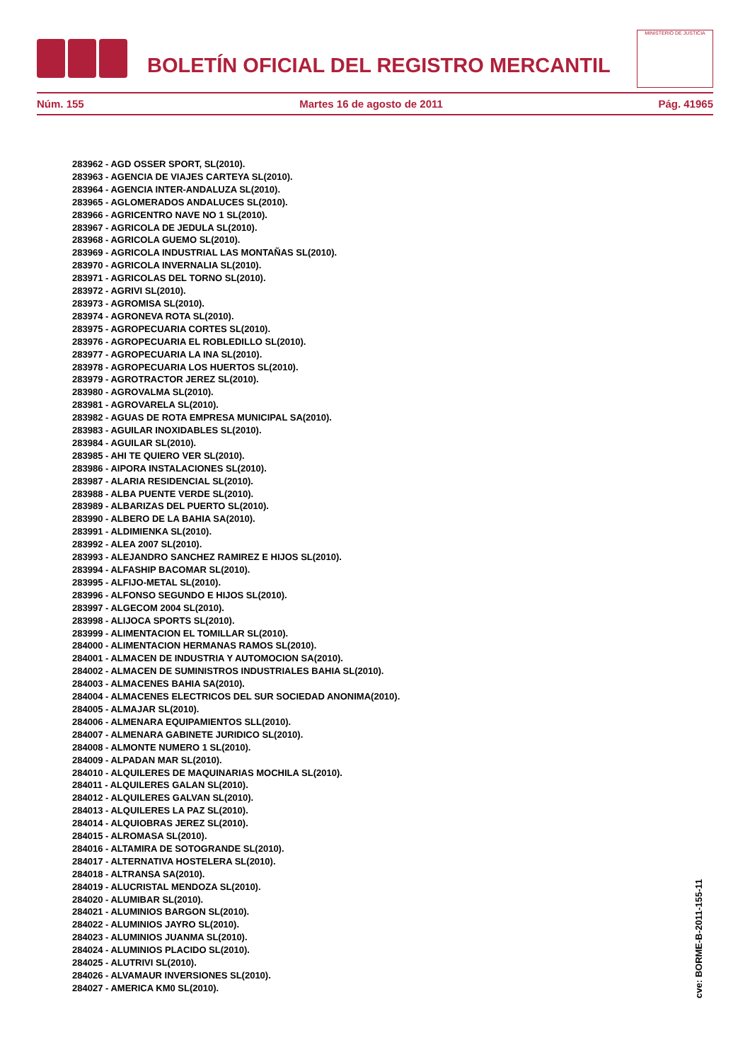BOLETÍN OFICIAL DEL REGISTRO MERCANTIL
MINISTERIO DE JUSTICIA
Núm. 155 Martes 16 de agosto de 2011 Pág. 41965
283962 - AGD OSSER SPORT, SL(2010).
283963 - AGENCIA DE VIAJES CARTEYA SL(2010).
283964 - AGENCIA INTER-ANDALUZA SL(2010).
283965 - AGLOMERADOS ANDALUCES SL(2010).
283966 - AGRICENTRO NAVE NO 1 SL(2010).
283967 - AGRICOLA DE JEDULA SL(2010).
283968 - AGRICOLA GUEMO SL(2010).
283969 - AGRICOLA INDUSTRIAL LAS MONTAÑAS SL(2010).
283970 - AGRICOLA INVERNALIA SL(2010).
283971 - AGRICOLAS DEL TORNO SL(2010).
283972 - AGRIVI SL(2010).
283973 - AGROMISA SL(2010).
283974 - AGRONEVA ROTA SL(2010).
283975 - AGROPECUARIA CORTES SL(2010).
283976 - AGROPECUARIA EL ROBLEDILLO SL(2010).
283977 - AGROPECUARIA LA INA SL(2010).
283978 - AGROPECUARIA LOS HUERTOS SL(2010).
283979 - AGROTRACTOR JEREZ SL(2010).
283980 - AGROVALMA SL(2010).
283981 - AGROVARELA SL(2010).
283982 - AGUAS DE ROTA EMPRESA MUNICIPAL SA(2010).
283983 - AGUILAR INOXIDABLES SL(2010).
283984 - AGUILAR SL(2010).
283985 - AHI TE QUIERO VER SL(2010).
283986 - AIPORA INSTALACIONES SL(2010).
283987 - ALARIA RESIDENCIAL SL(2010).
283988 - ALBA PUENTE VERDE SL(2010).
283989 - ALBARIZAS DEL PUERTO SL(2010).
283990 - ALBERO DE LA BAHIA SA(2010).
283991 - ALDIMIENKA SL(2010).
283992 - ALEA 2007 SL(2010).
283993 - ALEJANDRO SANCHEZ RAMIREZ E HIJOS SL(2010).
283994 - ALFASHIP BACOMAR SL(2010).
283995 - ALFIJO-METAL SL(2010).
283996 - ALFONSO SEGUNDO E HIJOS SL(2010).
283997 - ALGECOM 2004 SL(2010).
283998 - ALIJOCA SPORTS SL(2010).
283999 - ALIMENTACION EL TOMILLAR SL(2010).
284000 - ALIMENTACION HERMANAS RAMOS SL(2010).
284001 - ALMACEN DE INDUSTRIA Y AUTOMOCION SA(2010).
284002 - ALMACEN DE SUMINISTROS INDUSTRIALES BAHIA SL(2010).
284003 - ALMACENES BAHIA SA(2010).
284004 - ALMACENES ELECTRICOS DEL SUR SOCIEDAD ANONIMA(2010).
284005 - ALMAJAR SL(2010).
284006 - ALMENARA EQUIPAMIENTOS SLL(2010).
284007 - ALMENARA GABINETE JURIDICO SL(2010).
284008 - ALMONTE NUMERO 1 SL(2010).
284009 - ALPADAN MAR SL(2010).
284010 - ALQUILERES DE MAQUINARIAS MOCHILA SL(2010).
284011 - ALQUILERES GALAN SL(2010).
284012 - ALQUILERES GALVAN SL(2010).
284013 - ALQUILERES LA PAZ SL(2010).
284014 - ALQUIOBRAS JEREZ SL(2010).
284015 - ALROMASA SL(2010).
284016 - ALTAMIRA DE SOTOGRANDE SL(2010).
284017 - ALTERNATIVA HOSTELERA SL(2010).
284018 - ALTRANSA SA(2010).
284019 - ALUCRISTAL MENDOZA SL(2010).
284020 - ALUMIBAR SL(2010).
284021 - ALUMINIOS BARGON SL(2010).
284022 - ALUMINIOS JAYRO SL(2010).
284023 - ALUMINIOS JUANMA SL(2010).
284024 - ALUMINIOS PLACIDO SL(2010).
284025 - ALUTRIVI SL(2010).
284026 - ALVAMAUR INVERSIONES SL(2010).
284027 - AMERICA KM0 SL(2010).
cve: BORME-B-2011-155-11